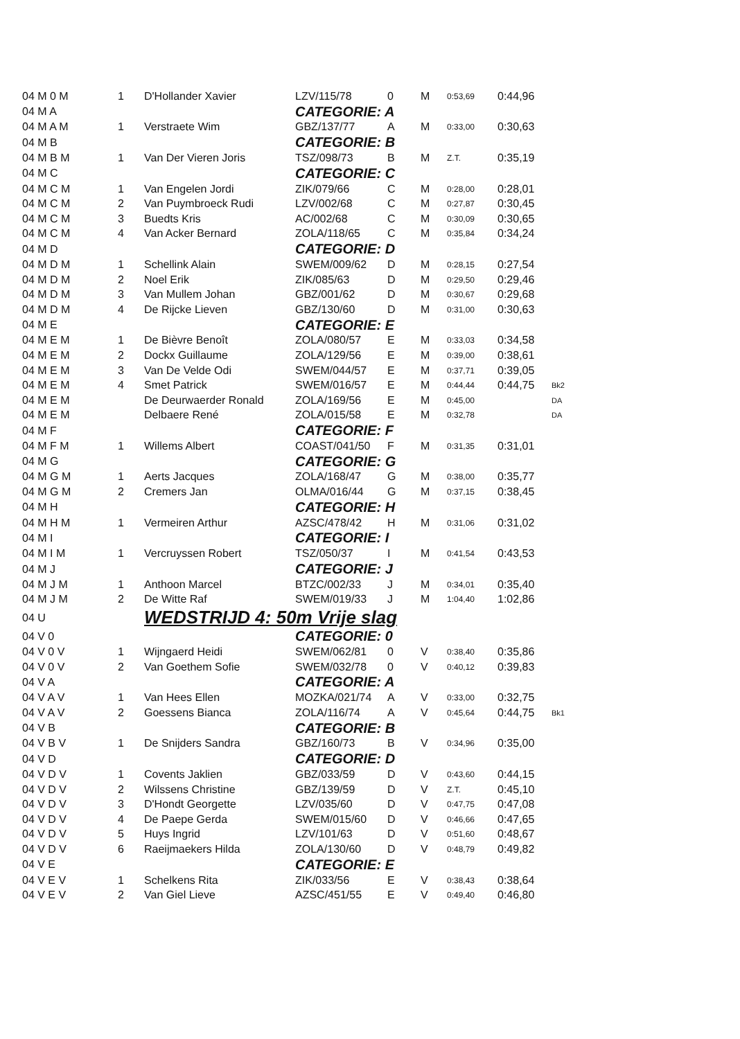| 04 M 0 M | 1 | D'Hollander Xavier | LZV/115/78 | 0 | M | 0:53,69 | 0:44,96 | |
| 04 M A | | | CATEGORIE: A | | | | | |
| 04 M A M | 1 | Verstraete Wim | GBZ/137/77 | A | M | 0:33,00 | 0:30,63 | |
| 04 M B | | | CATEGORIE: B | | | | | |
| 04 M B M | 1 | Van Der Vieren Joris | TSZ/098/73 | B | M | Z.T. | 0:35,19 | |
| 04 M C | | | CATEGORIE: C | | | | | |
| 04 M C M | 1 | Van Engelen Jordi | ZIK/079/66 | C | M | 0:28,00 | 0:28,01 | |
| 04 M C M | 2 | Van Puymbroeck Rudi | LZV/002/68 | C | M | 0:27,87 | 0:30,45 | |
| 04 M C M | 3 | Buedts Kris | AC/002/68 | C | M | 0:30,09 | 0:30,65 | |
| 04 M C M | 4 | Van Acker Bernard | ZOLA/118/65 | C | M | 0:35,84 | 0:34,24 | |
| 04 M D | | | CATEGORIE: D | | | | | |
| 04 M D M | 1 | Schellink Alain | SWEM/009/62 | D | M | 0:28,15 | 0:27,54 | |
| 04 M D M | 2 | Noel Erik | ZIK/085/63 | D | M | 0:29,50 | 0:29,46 | |
| 04 M D M | 3 | Van Mullem Johan | GBZ/001/62 | D | M | 0:30,67 | 0:29,68 | |
| 04 M D M | 4 | De Rijcke Lieven | GBZ/130/60 | D | M | 0:31,00 | 0:30,63 | |
| 04 M E | | | CATEGORIE: E | | | | | |
| 04 M E M | 1 | De Bièvre Benoît | ZOLA/080/57 | E | M | 0:33,03 | 0:34,58 | |
| 04 M E M | 2 | Dockx Guillaume | ZOLA/129/56 | E | M | 0:39,00 | 0:38,61 | |
| 04 M E M | 3 | Van De Velde Odi | SWEM/044/57 | E | M | 0:37,71 | 0:39,05 | |
| 04 M E M | 4 | Smet Patrick | SWEM/016/57 | E | M | 0:44,44 | 0:44,75 | Bk2 |
| 04 M E M | | De Deurwaerder Ronald | ZOLA/169/56 | E | M | 0:45,00 | | DA |
| 04 M E M | | Delbaere René | ZOLA/015/58 | E | M | 0:32,78 | | DA |
| 04 M F | | | CATEGORIE: F | | | | | |
| 04 M F M | 1 | Willems Albert | COAST/041/50 | F | M | 0:31,35 | 0:31,01 | |
| 04 M G | | | CATEGORIE: G | | | | | |
| 04 M G M | 1 | Aerts Jacques | ZOLA/168/47 | G | M | 0:38,00 | 0:35,77 | |
| 04 M G M | 2 | Cremers Jan | OLMA/016/44 | G | M | 0:37,15 | 0:38,45 | |
| 04 M H | | | CATEGORIE: H | | | | | |
| 04 M H M | 1 | Vermeiren Arthur | AZSC/478/42 | H | M | 0:31,06 | 0:31,02 | |
| 04 M I | | | CATEGORIE: I | | | | | |
| 04 M I M | 1 | Vercruyssen Robert | TSZ/050/37 | I | M | 0:41,54 | 0:43,53 | |
| 04 M J | | | CATEGORIE: J | | | | | |
| 04 M J M | 1 | Anthoon Marcel | BTZC/002/33 | J | M | 0:34,01 | 0:35,40 | |
| 04 M J M | 2 | De Witte Raf | SWEM/019/33 | J | M | 1:04,40 | 1:02,86 | |
| 04 U | | WEDSTRIJD 4: 50m Vrije slag | | | | | | |
| 04 V 0 | | | CATEGORIE: 0 | | | | | |
| 04 V 0 V | 1 | Wijngaerd Heidi | SWEM/062/81 | 0 | V | 0:38,40 | 0:35,86 | |
| 04 V 0 V | 2 | Van Goethem Sofie | SWEM/032/78 | 0 | V | 0:40,12 | 0:39,83 | |
| 04 V A | | | CATEGORIE: A | | | | | |
| 04 V A V | 1 | Van Hees Ellen | MOZKA/021/74 | A | V | 0:33,00 | 0:32,75 | |
| 04 V A V | 2 | Goessens Bianca | ZOLA/116/74 | A | V | 0:45,64 | 0:44,75 | Bk1 |
| 04 V B | | | CATEGORIE: B | | | | | |
| 04 V B V | 1 | De Snijders Sandra | GBZ/160/73 | B | V | 0:34,96 | 0:35,00 | |
| 04 V D | | | CATEGORIE: D | | | | | |
| 04 V D V | 1 | Covents Jaklien | GBZ/033/59 | D | V | 0:43,60 | 0:44,15 | |
| 04 V D V | 2 | Wilssens Christine | GBZ/139/59 | D | V | Z.T. | 0:45,10 | |
| 04 V D V | 3 | D'Hondt Georgette | LZV/035/60 | D | V | 0:47,75 | 0:47,08 | |
| 04 V D V | 4 | De Paepe Gerda | SWEM/015/60 | D | V | 0:46,66 | 0:47,65 | |
| 04 V D V | 5 | Huys Ingrid | LZV/101/63 | D | V | 0:51,60 | 0:48,67 | |
| 04 V D V | 6 | Raeijmaekers Hilda | ZOLA/130/60 | D | V | 0:48,79 | 0:49,82 | |
| 04 V E | | | CATEGORIE: E | | | | | |
| 04 V E V | 1 | Schelkens Rita | ZIK/033/56 | E | V | 0:38,43 | 0:38,64 | |
| 04 V E V | 2 | Van Giel Lieve | AZSC/451/55 | E | V | 0:49,40 | 0:46,80 | |